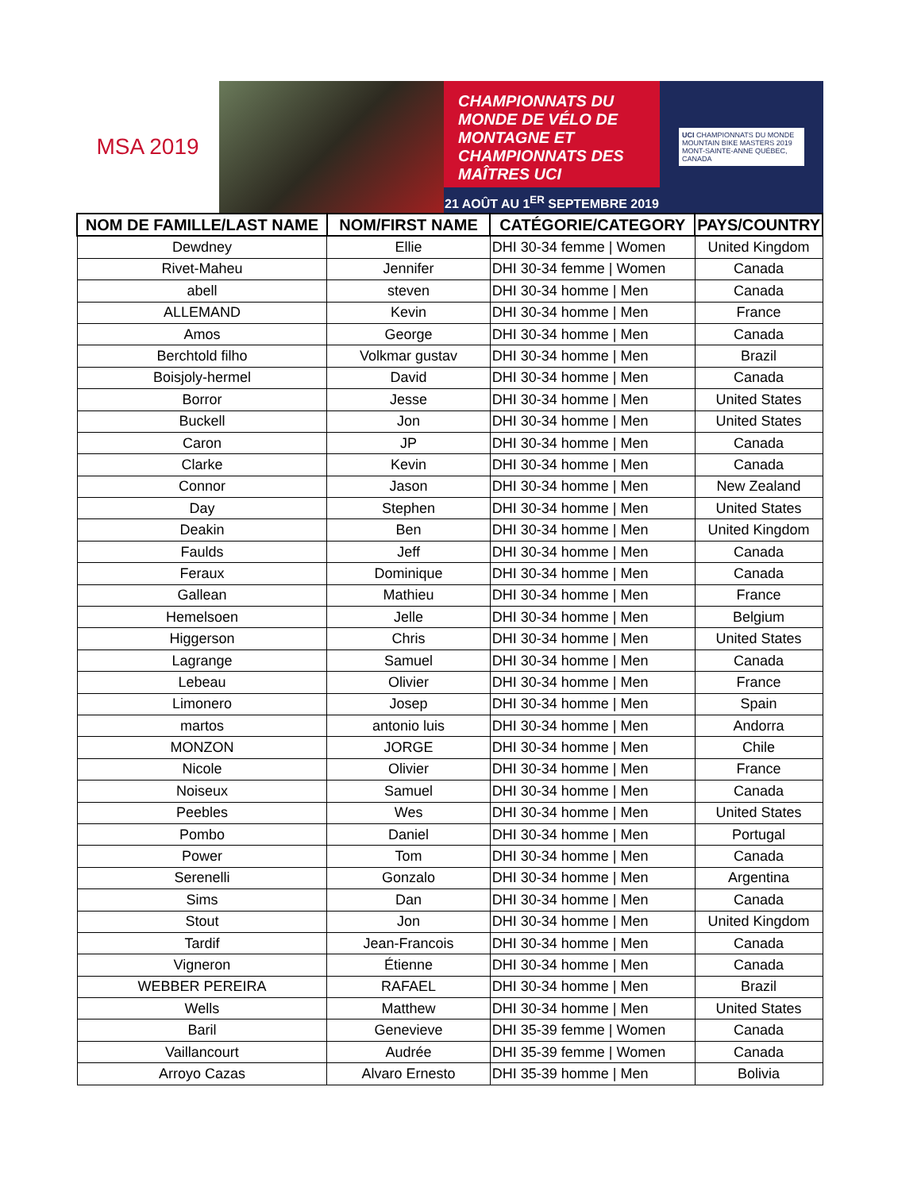MSA 2019
CHAMPIONNATS DU MONDE DE VÉLO DE MONTAGNE ET CHAMPIONNATS DES MAÎTRES UCI
21 AOÛT AU 1<sup>ER</sup> SEPTEMBRE 2019
UCI CHAMPIONNATS DU MONDE MOUNTAIN BIKE MASTERS 2019
MONT-SAINTE-ANNE QUÉBEC, CANADA
| NOM DE FAMILLE/LAST NAME | NOM/FIRST NAME | CATÉGORIE/CATEGORY | PAYS/COUNTRY |
| --- | --- | --- | --- |
| Dewdney | Ellie | DHI 30-34 femme / Women | United Kingdom |
| Rivet-Maheu | Jennifer | DHI 30-34 femme / Women | Canada |
| abell | steven | DHI 30-34 homme / Men | Canada |
| ALLEMAND | Kevin | DHI 30-34 homme / Men | France |
| Amos | George | DHI 30-34 homme / Men | Canada |
| Berchtold filho | Volkmar gustav | DHI 30-34 homme / Men | Brazil |
| Boisjoly-hermel | David | DHI 30-34 homme / Men | Canada |
| Borror | Jesse | DHI 30-34 homme / Men | United States |
| Buckell | Jon | DHI 30-34 homme / Men | United States |
| Caron | JP | DHI 30-34 homme / Men | Canada |
| Clarke | Kevin | DHI 30-34 homme / Men | Canada |
| Connor | Jason | DHI 30-34 homme / Men | New Zealand |
| Day | Stephen | DHI 30-34 homme / Men | United States |
| Deakin | Ben | DHI 30-34 homme / Men | United Kingdom |
| Faulds | Jeff | DHI 30-34 homme / Men | Canada |
| Feraux | Dominique | DHI 30-34 homme / Men | Canada |
| Gallean | Mathieu | DHI 30-34 homme / Men | France |
| Hemelsoen | Jelle | DHI 30-34 homme / Men | Belgium |
| Higgerson | Chris | DHI 30-34 homme / Men | United States |
| Lagrange | Samuel | DHI 30-34 homme / Men | Canada |
| Lebeau | Olivier | DHI 30-34 homme / Men | France |
| Limonero | Josep | DHI 30-34 homme / Men | Spain |
| martos | antonio luis | DHI 30-34 homme / Men | Andorra |
| MONZON | JORGE | DHI 30-34 homme / Men | Chile |
| Nicole | Olivier | DHI 30-34 homme / Men | France |
| Noiseux | Samuel | DHI 30-34 homme / Men | Canada |
| Peebles | Wes | DHI 30-34 homme / Men | United States |
| Pombo | Daniel | DHI 30-34 homme / Men | Portugal |
| Power | Tom | DHI 30-34 homme / Men | Canada |
| Serenelli | Gonzalo | DHI 30-34 homme / Men | Argentina |
| Sims | Dan | DHI 30-34 homme / Men | Canada |
| Stout | Jon | DHI 30-34 homme / Men | United Kingdom |
| Tardif | Jean-Francois | DHI 30-34 homme / Men | Canada |
| Vigneron | Étienne | DHI 30-34 homme / Men | Canada |
| WEBBER PEREIRA | RAFAEL | DHI 30-34 homme / Men | Brazil |
| Wells | Matthew | DHI 30-34 homme / Men | United States |
| Baril | Genevieve | DHI 35-39 femme / Women | Canada |
| Vaillancourt | Audrée | DHI 35-39 femme / Women | Canada |
| Arroyo Cazas | Alvaro Ernesto | DHI 35-39 homme / Men | Bolivia |